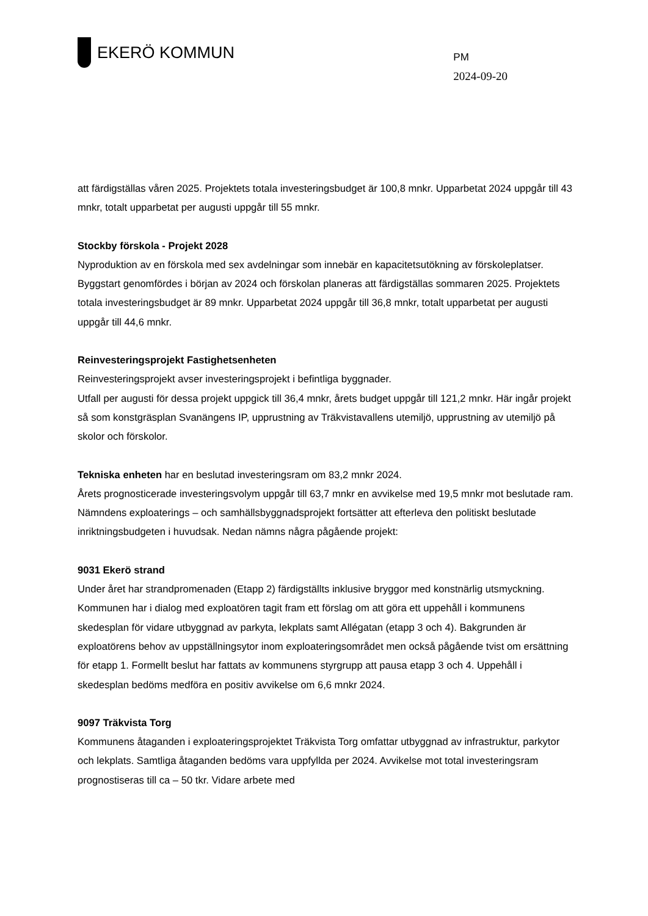EKERÖ KOMMUN
PM
2024-09-20
att färdigställas våren 2025. Projektets totala investeringsbudget är 100,8 mnkr. Upparbetat 2024 uppgår till 43 mnkr, totalt upparbetat per augusti uppgår till 55 mnkr.
Stockby förskola - Projekt 2028
Nyproduktion av en förskola med sex avdelningar som innebär en kapacitetsutökning av förskoleplatser. Byggstart genomfördes i början av 2024 och förskolan planeras att färdigställas sommaren 2025. Projektets totala investeringsbudget är 89 mnkr. Upparbetat 2024 uppgår till 36,8 mnkr, totalt upparbetat per augusti uppgår till 44,6 mnkr.
Reinvesteringsprojekt Fastighetsenheten
Reinvesteringsprojekt avser investeringsprojekt i befintliga byggnader.
Utfall per augusti för dessa projekt uppgick till 36,4 mnkr, årets budget uppgår till 121,2 mnkr. Här ingår projekt så som konstgräsplan Svanängens IP, upprustning av Träkvistavallens utemiljö, upprustning av utemiljö på skolor och förskolor.
Tekniska enheten har en beslutad investeringsram om 83,2 mnkr 2024.
Årets prognosticerade investeringsvolym uppgår till 63,7 mnkr en avvikelse med 19,5 mnkr mot beslutade ram. Nämndens exploaterings – och samhällsbyggnadsprojekt fortsätter att efterleva den politiskt beslutade inriktningsbudgeten i huvudsak. Nedan nämns några pågående projekt:
9031 Ekerö strand
Under året har strandpromenaden (Etapp 2) färdigställts inklusive bryggor med konstnärlig utsmyckning.
Kommunen har i dialog med exploatören tagit fram ett förslag om att göra ett uppehåll i kommunens skedesplan för vidare utbyggnad av parkyta, lekplats samt Allégatan (etapp 3 och 4). Bakgrunden är exploatörens behov av uppställningsytor inom exploateringsområdet men också pågående tvist om ersättning för etapp 1. Formellt beslut har fattats av kommunens styrgrupp att pausa etapp 3 och 4. Uppehåll i skedesplan bedöms medföra en positiv avvikelse om 6,6 mnkr 2024.
9097 Träkvista Torg
Kommunens åtaganden i exploateringsprojektet Träkvista Torg omfattar utbyggnad av infrastruktur, parkytor och lekplats. Samtliga åtaganden bedöms vara uppfyllda per 2024. Avvikelse mot total investeringsram prognostiseras till ca – 50 tkr. Vidare arbete med